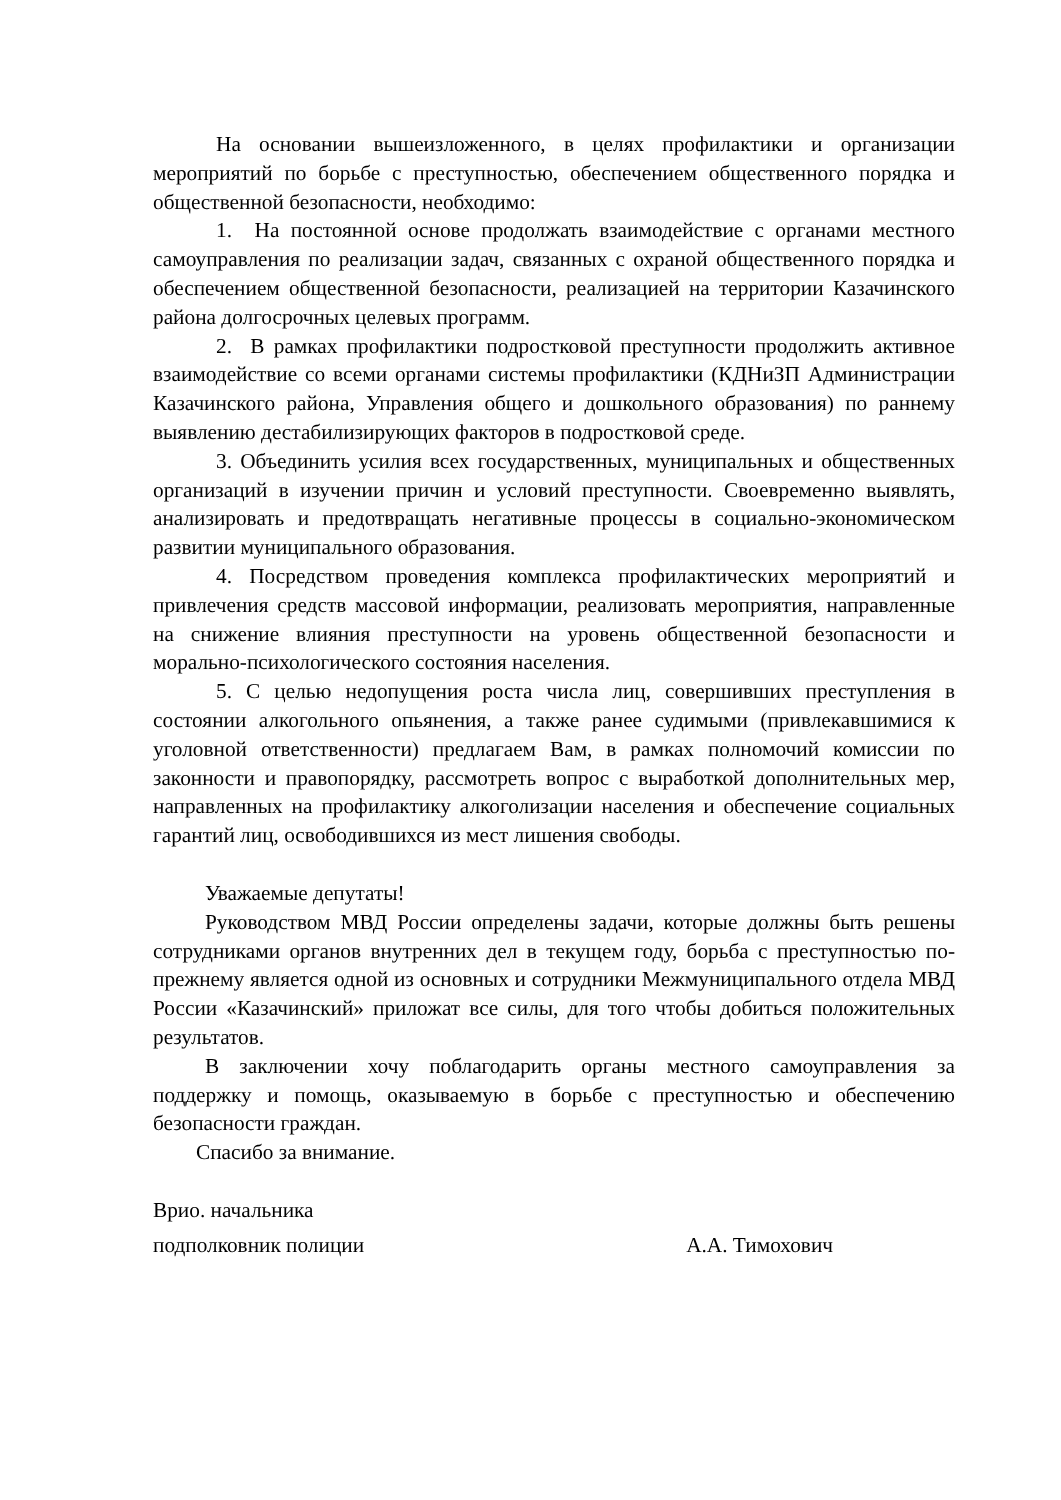На основании вышеизложенного, в целях профилактики и организации мероприятий по борьбе с преступностью, обеспечением общественного порядка и общественной безопасности, необходимо:
1. На постоянной основе продолжать взаимодействие с органами местного самоуправления по реализации задач, связанных с охраной общественного порядка и обеспечением общественной безопасности, реализацией на территории Казачинского района долгосрочных целевых программ.
2. В рамках профилактики подростковой преступности продолжить активное взаимодействие со всеми органами системы профилактики (КДНиЗП Администрации Казачинского района, Управления общего и дошкольного образования) по раннему выявлению дестабилизирующих факторов в подростковой среде.
3. Объединить усилия всех государственных, муниципальных и общественных организаций в изучении причин и условий преступности. Своевременно выявлять, анализировать и предотвращать негативные процессы в социально-экономическом развитии муниципального образования.
4. Посредством проведения комплекса профилактических мероприятий и привлечения средств массовой информации, реализовать мероприятия, направленные на снижение влияния преступности на уровень общественной безопасности и морально-психологического состояния населения.
5. С целью недопущения роста числа лиц, совершивших преступления в состоянии алкогольного опьянения, а также ранее судимыми (привлекавшимися к уголовной ответственности) предлагаем Вам, в рамках полномочий комиссии по законности и правопорядку, рассмотреть вопрос с выработкой дополнительных мер, направленных на профилактику алкоголизации населения и обеспечение социальных гарантий лиц, освободившихся из мест лишения свободы.
Уважаемые депутаты!
Руководством МВД России определены задачи, которые должны быть решены сотрудниками органов внутренних дел в текущем году, борьба с преступностью по-прежнему является одной из основных и сотрудники Межмуниципального отдела МВД России «Казачинский» приложат все силы, для того чтобы добиться положительных результатов.
В заключении хочу поблагодарить органы местного самоуправления за поддержку и помощь, оказываемую в борьбе с преступностью и обеспечению безопасности граждан.
Спасибо за внимание.
Врио. начальника
подполковник полиции А.А. Тимохович